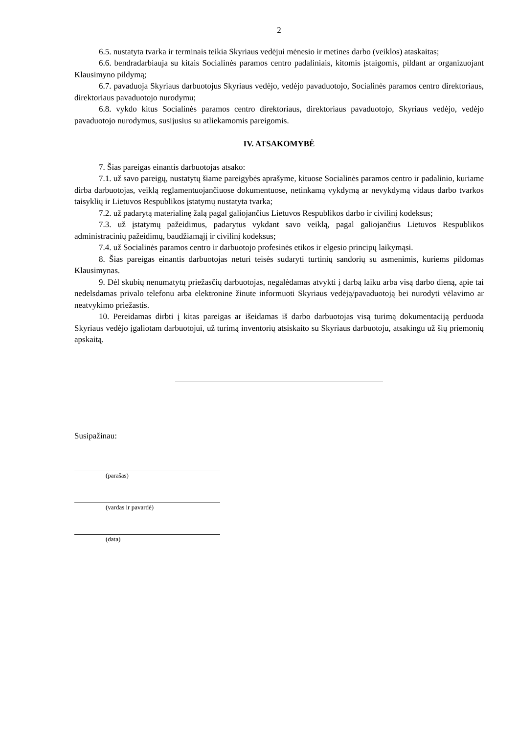2
6.5. nustatyta tvarka ir terminais teikia Skyriaus vedėjui mėnesio ir metines darbo (veiklos) ataskaitas;
6.6. bendradarbiauja su kitais Socialinės paramos centro padaliniais, kitomis įstaigomis, pildant ar organizuojant Klausimyno pildymą;
6.7. pavaduoja Skyriaus darbuotojus Skyriaus vedėjo, vedėjo pavaduotojo, Socialinės paramos centro direktoriaus, direktoriaus pavaduotojo nurodymu;
6.8. vykdo kitus Socialinės paramos centro direktoriaus, direktoriaus pavaduotojo, Skyriaus vedėjo, vedėjo pavaduotojo nurodymus, susijusius su atliekamomis pareigomis.
IV. ATSAKOMYBĖ
7. Šias pareigas einantis darbuotojas atsako:
7.1. už savo pareigų, nustatytų šiame pareigybės aprašyme, kituose Socialinės paramos centro ir padalinio, kuriame dirba darbuotojas, veiklą reglamentuojančiuose dokumentuose, netinkamą vykdymą ar nevykdymą vidaus darbo tvarkos taisyklių ir Lietuvos Respublikos įstatymų nustatyta tvarka;
7.2. už padarytą materialinę žalą pagal galiojančius Lietuvos Respublikos darbo ir civilinį kodeksus;
7.3. už įstatymų pažeidimus, padarytus vykdant savo veiklą, pagal galiojančius Lietuvos Respublikos administracinių pažeidimų, baudžiamąjį ir civilinį kodeksus;
7.4. už Socialinės paramos centro ir darbuotojo profesinės etikos ir elgesio principų laikymąsi.
8. Šias pareigas einantis darbuotojas neturi teisės sudaryti turtinių sandorių su asmenimis, kuriems pildomas Klausimynas.
9. Dėl skubių nenumatytų priežasčių darbuotojas, negalėdamas atvykti į darbą laiku arba visą darbo dieną, apie tai nedelsdamas privalo telefonu arba elektronine žinute informuoti Skyriaus vedėją/pavaduotoją bei nurodyti vėlavimo ar neatvykimo priežastis.
10. Pereidamas dirbti į kitas pareigas ar išeidamas iš darbo darbuotojas visą turimą dokumentaciją perduoda Skyriaus vedėjo įgaliotam darbuotojui, už turimą inventorių atsiskaito su Skyriaus darbuotoju, atsakingu už šių priemonių apskaitą.
Susipažinau:
(parašas)
(vardas ir pavardė)
(data)